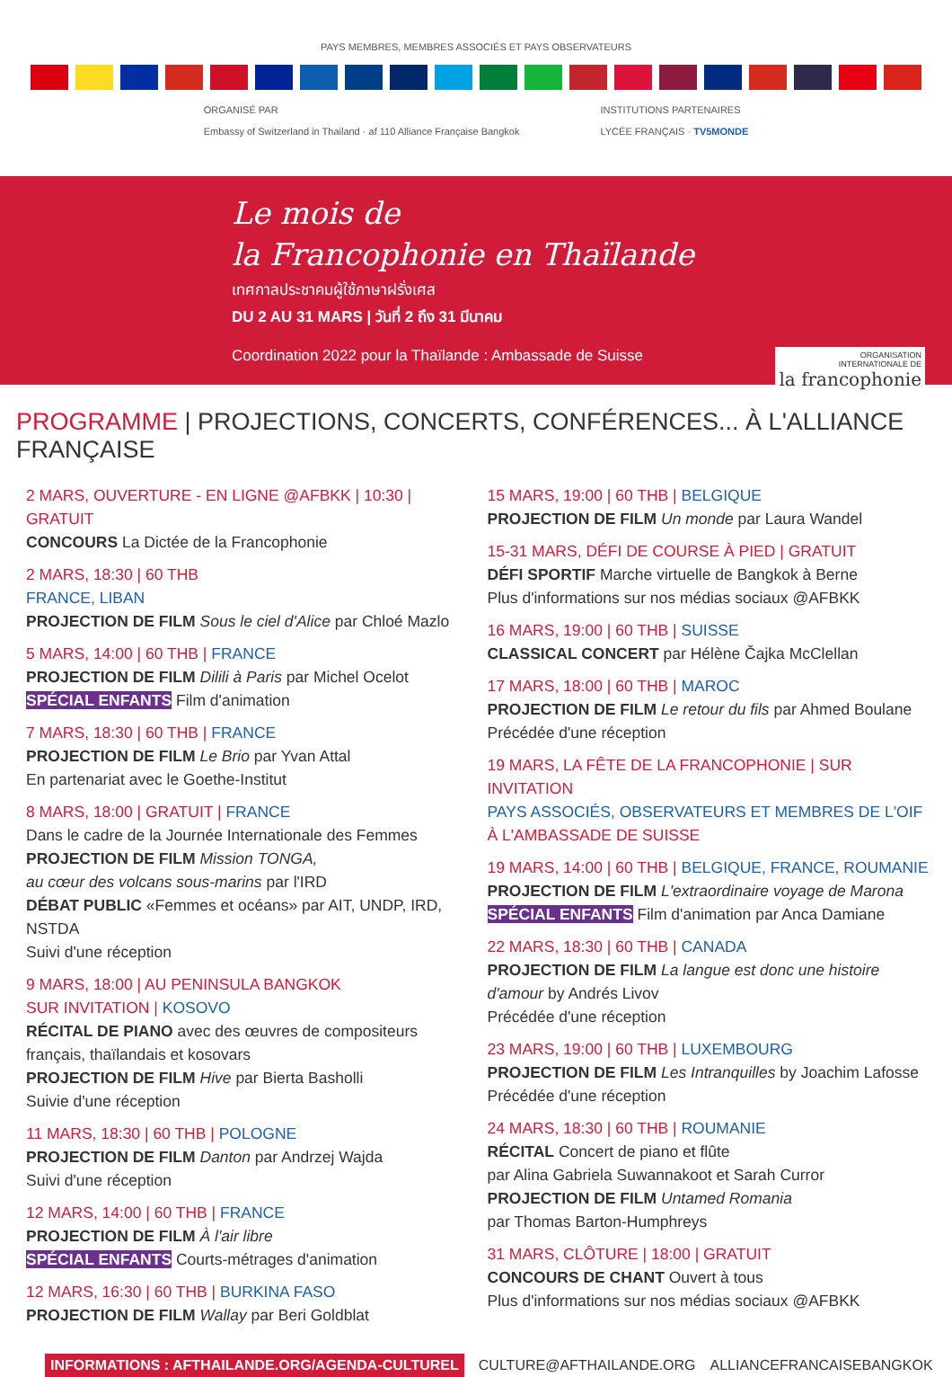PAYS MEMBRES, MEMBRES ASSOCIÉS ET PAYS OBSERVATEURS
ORGANISÉ PAR
Embassy of Switzerland in Thailand · af 110 Alliance Française Bangkok
INSTITUTIONS PARTENAIRES
LYCÉE FRANÇAIS · TV5MONDE
Le mois de
la Francophonie en Thaïlande
เทศกาลประชาคมผู้ใช้ภาษาฝรั่งเศส
DU 2 AU 31 MARS | วันที่ 2 ถึง 31 มีนาคม
Coordination 2022 pour la Thaïlande : Ambassade de Suisse
ORGANISATION
INTERNATIONALE DE
la francophonie
PROGRAMME | PROJECTIONS, CONCERTS, CONFÉRENCES... À L'ALLIANCE FRANÇAISE
2 MARS, OUVERTURE - EN LIGNE @AFBKK | 10:30 | GRATUIT
CONCOURS La Dictée de la Francophonie
2 MARS, 18:30 | 60 THB
FRANCE, LIBAN
PROJECTION DE FILM Sous le ciel d'Alice par Chloé Mazlo
5 MARS, 14:00 | 60 THB | FRANCE
PROJECTION DE FILM Dilili à Paris par Michel Ocelot
SPÉCIAL ENFANTS Film d'animation
7 MARS, 18:30 | 60 THB | FRANCE
PROJECTION DE FILM Le Brio par Yvan Attal
En partenariat avec le Goethe-Institut
8 MARS, 18:00 | GRATUIT | FRANCE
Dans le cadre de la Journée Internationale des Femmes
PROJECTION DE FILM Mission TONGA,
au cœur des volcans sous-marins par l'IRD
DÉBAT PUBLIC «Femmes et océans» par AIT, UNDP, IRD, NSTDA
Suivi d'une réception
9 MARS, 18:00 | AU PENINSULA BANGKOK
SUR INVITATION | KOSOVO
RÉCITAL DE PIANO avec des œuvres de compositeurs français, thaïlandais et kosovars
PROJECTION DE FILM Hive par Bierta Basholli
Suivie d'une réception
11 MARS, 18:30 | 60 THB | POLOGNE
PROJECTION DE FILM Danton par Andrzej Wajda
Suivi d'une réception
12 MARS, 14:00 | 60 THB | FRANCE
PROJECTION DE FILM À l'air libre
SPÉCIAL ENFANTS Courts-métrages d'animation
12 MARS, 16:30 | 60 THB | BURKINA FASO
PROJECTION DE FILM Wallay par Beri Goldblat
15 MARS, 19:00 | 60 THB | BELGIQUE
PROJECTION DE FILM Un monde par Laura Wandel
15-31 MARS, DÉFI DE COURSE À PIED | GRATUIT
DÉFI SPORTIF Marche virtuelle de Bangkok à Berne
Plus d'informations sur nos médias sociaux @AFBKK
16 MARS, 19:00 | 60 THB | SUISSE
CLASSICAL CONCERT par Hélène Čajka McClellan
17 MARS, 18:00 | 60 THB | MAROC
PROJECTION DE FILM Le retour du fils par Ahmed Boulane
Précédée d'une réception
19 MARS, LA FÊTE DE LA FRANCOPHONIE | SUR INVITATION
PAYS ASSOCIÉS, OBSERVATEURS ET MEMBRES DE L'OIF
À L'AMBASSADE DE SUISSE
19 MARS, 14:00 | 60 THB | BELGIQUE, FRANCE, ROUMANIE
PROJECTION DE FILM L'extraordinaire voyage de Marona
SPÉCIAL ENFANTS Film d'animation par Anca Damiane
22 MARS, 18:30 | 60 THB | CANADA
PROJECTION DE FILM La langue est donc une histoire d'amour by Andrés Livov
Précédée d'une réception
23 MARS, 19:00 | 60 THB | LUXEMBOURG
PROJECTION DE FILM Les Intranquilles by Joachim Lafosse
Précédée d'une réception
24 MARS, 18:30 | 60 THB | ROUMANIE
RÉCITAL Concert de piano et flûte
par Alina Gabriela Suwannakoot et Sarah Curror
PROJECTION DE FILM Untamed Romania
par Thomas Barton-Humphreys
31 MARS, CLÔTURE | 18:00 | GRATUIT
CONCOURS DE CHANT Ouvert à tous
Plus d'informations sur nos médias sociaux @AFBKK
INFORMATIONS : AFTHAILANDE.ORG/AGENDA-CULTUREL CULTURE@AFTHAILANDE.ORG ALLIANCEFRANCAISEBANGKOK